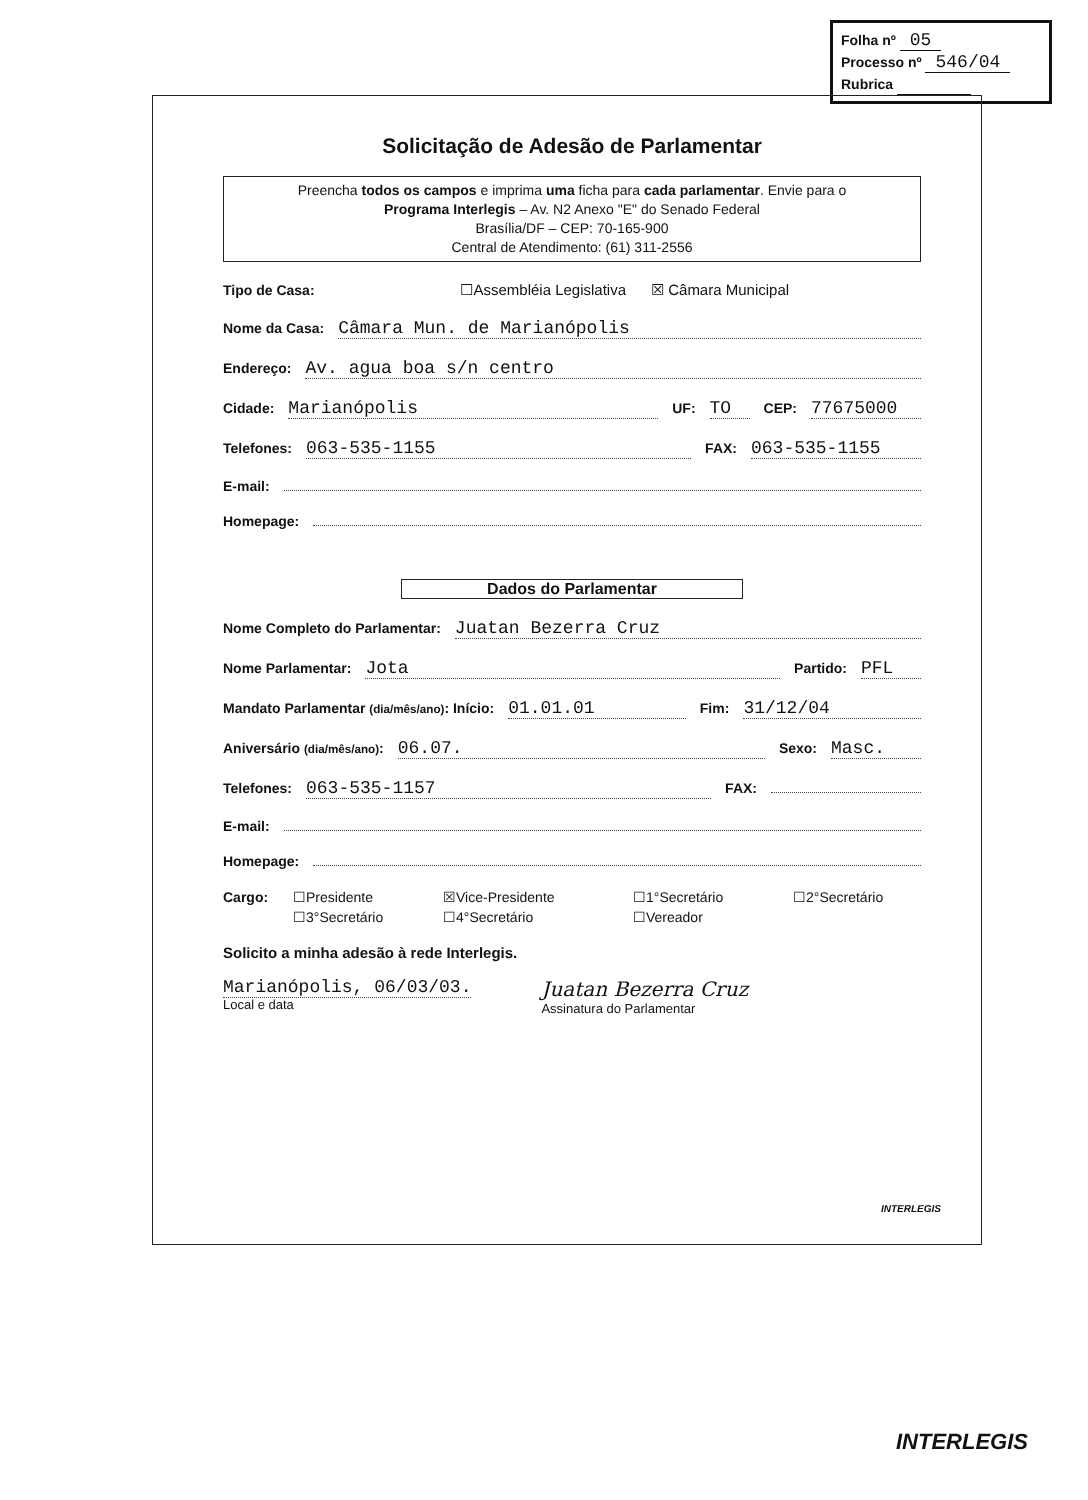Folha nº 05
Processo nº 546/04
Rubrica
Solicitação de Adesão de Parlamentar
Preencha todos os campos e imprima uma ficha para cada parlamentar. Envie para o
Programa Interlegis – Av. N2 Anexo "E" do Senado Federal
Brasília/DF – CEP: 70-165-900
Central de Atendimento: (61) 311-2556
Tipo de Casa: ☐Assembléia Legislativa ☒ Câmara Municipal
Nome da Casa: Câmara Mun. de Marianópolis
Endereço: Av. agua boa s/n centro
Cidade: Marianópolis UF: TO CEP: 77675000
Telefones: 063-535-1155 FAX: 063-535-1155
E-mail:
Homepage:
Dados do Parlamentar
Nome Completo do Parlamentar: Juatan Bezerra Cruz
Nome Parlamentar: Jota Partido: PFL
Mandato Parlamentar (dia/mês/ano): Início: 01.01.01 Fim: 31/12/04
Aniversário (dia/mês/ano): 06.07. Sexo: Masc.
Telefones: 063-535-1157 FAX:
E-mail:
Homepage:
Cargo: ☐Presidente ☒Vice-Presidente ☐1°Secretário ☐2°Secretário ☐3°Secretário ☐4°Secretário ☐Vereador
Solicito a minha adesão à rede Interlegis.
Marianópolis, 06/03/03.
Local e data
Juatan Bezerra Cruz
Assinatura do Parlamentar
INTERLEGIS
INTERLEGIS